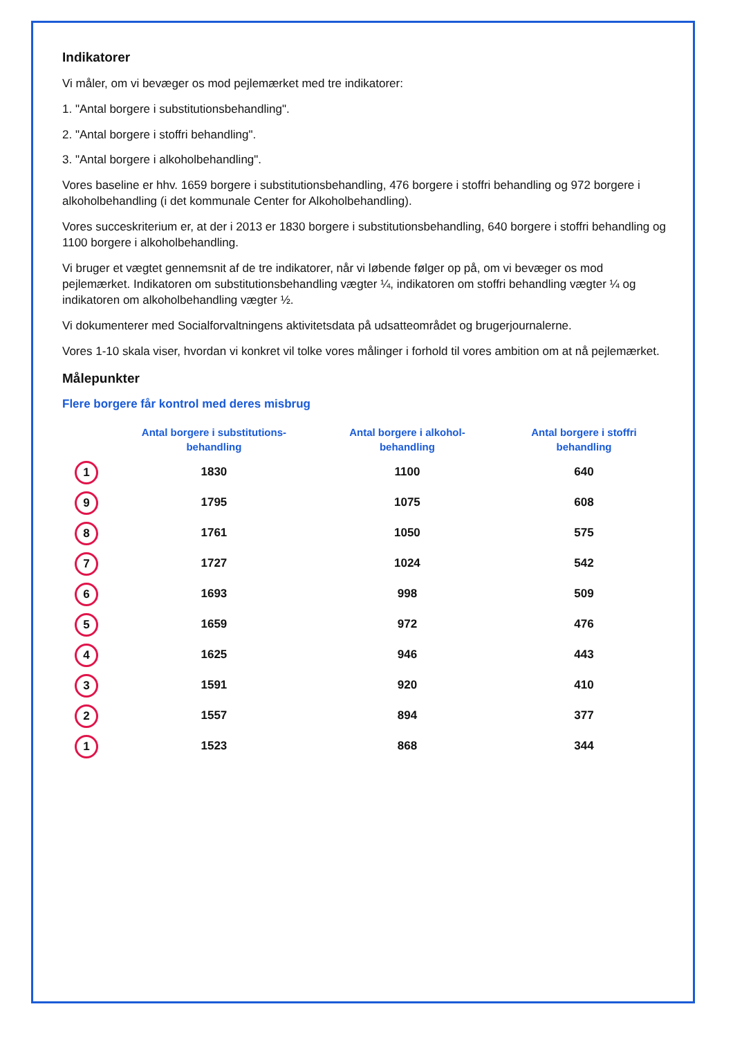Indikatorer
Vi måler, om vi bevæger os mod pejlemærket med tre indikatorer:
1. "Antal borgere i substitutionsbehandling".
2. "Antal borgere i stoffri behandling".
3. "Antal borgere i alkoholbehandling".
Vores baseline er hhv. 1659 borgere i substitutionsbehandling, 476 borgere i stoffri behandling og 972 borgere i alkoholbehandling (i det kommunale Center for Alkoholbehandling).
Vores succeskriterium er, at der i 2013 er 1830 borgere i substitutionsbehandling, 640 borgere i stoffri behandling og 1100 borgere i alkoholbehandling.
Vi bruger et vægtet gennemsnit af de tre indikatorer, når vi løbende følger op på, om vi bevæger os mod pejlemærket. Indikatoren om substitutionsbehandling vægter ¼, indikatoren om stoffri behandling vægter ¼ og indikatoren om alkoholbehandling vægter ½.
Vi dokumenterer med Socialforvaltningens aktivitetsdata på udsatteområdet og brugerjournalerne.
Vores 1-10 skala viser, hvordan vi konkret vil tolke vores målinger i forhold til vores ambition om at nå pejlemærket.
Målepunkter
Flere borgere får kontrol med deres misbrug
| | Antal borgere i substitutions-behandling | Antal borgere i alkohol-behandling | Antal borgere i stoffri behandling |
| --- | --- | --- | --- |
| 1 | 1830 | 1100 | 640 |
| 9 | 1795 | 1075 | 608 |
| 8 | 1761 | 1050 | 575 |
| 7 | 1727 | 1024 | 542 |
| 6 | 1693 | 998 | 509 |
| 5 | 1659 | 972 | 476 |
| 4 | 1625 | 946 | 443 |
| 3 | 1591 | 920 | 410 |
| 2 | 1557 | 894 | 377 |
| 1 | 1523 | 868 | 344 |